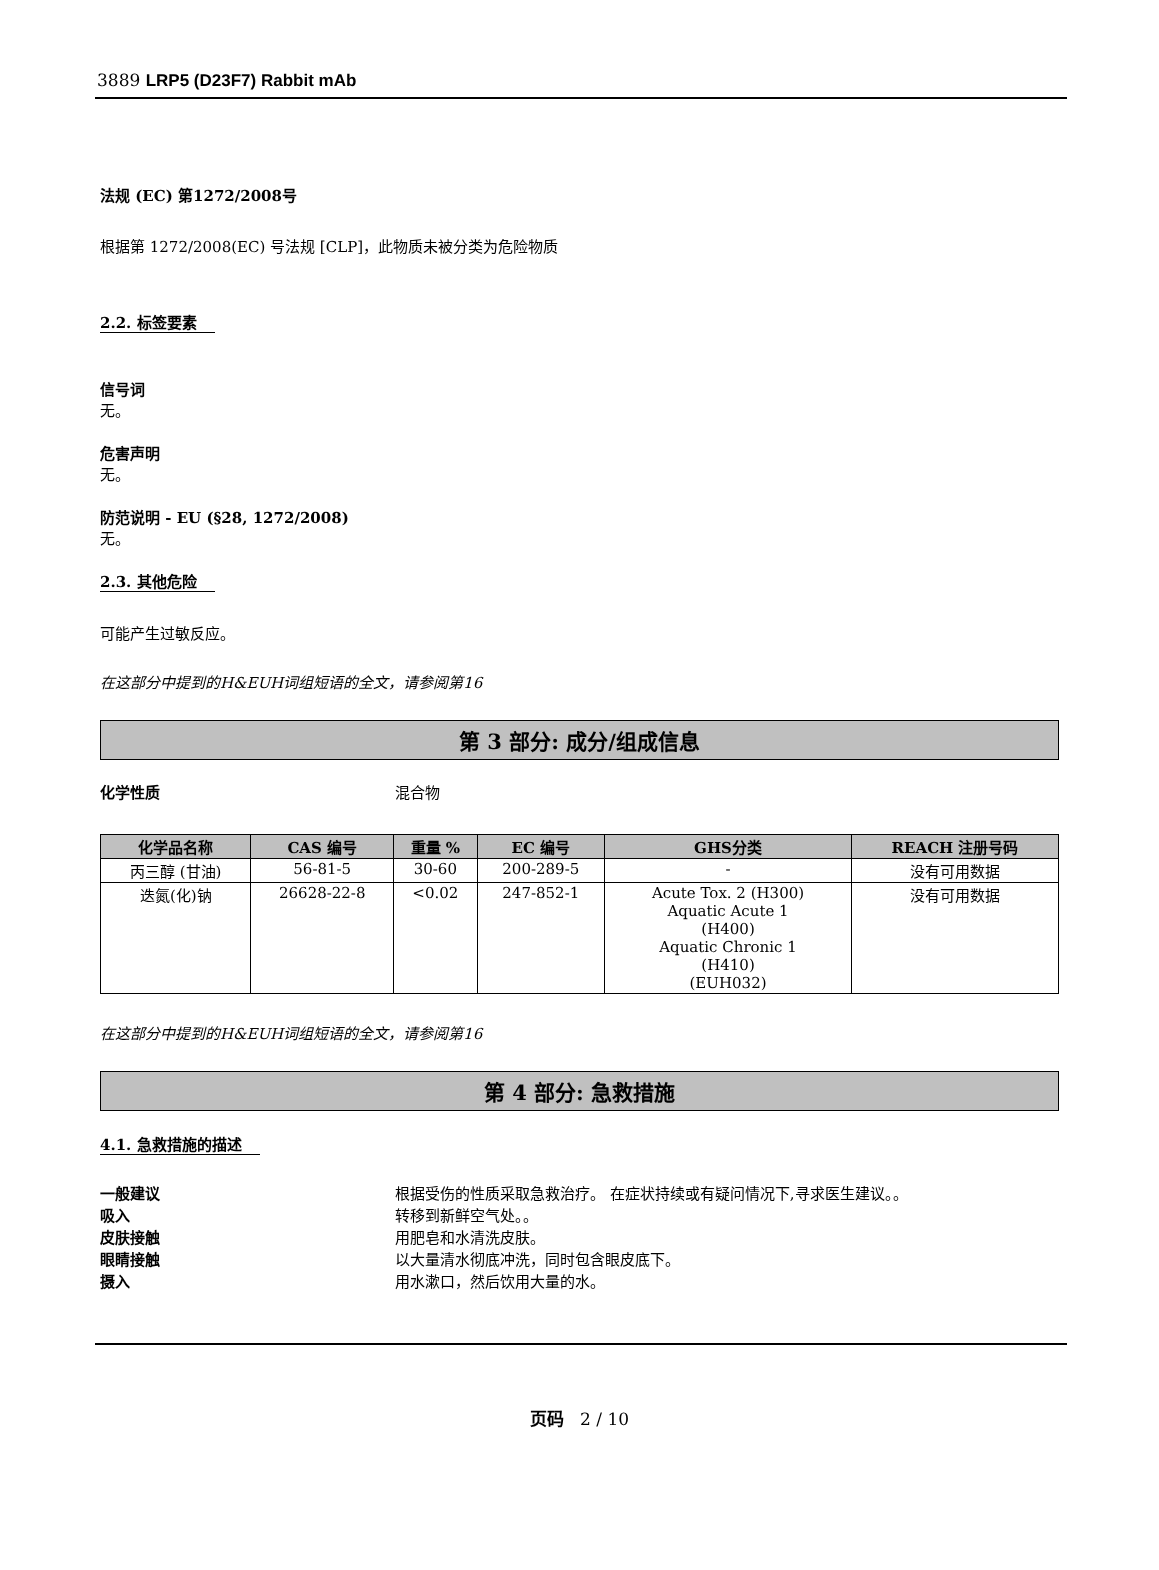3889 LRP5 (D23F7) Rabbit mAb
法规 (EC) 第1272/2008号
根据第 1272/2008(EC) 号法规 [CLP]，此物质未被分类为危险物质
2.2. 标签要素
信号词
无。
危害声明
无。
防范说明 - EU (§28, 1272/2008)
无。
2.3. 其他危险
可能产生过敏反应。
在这部分中提到的H&EUH词组短语的全文，请参阅第16
第 3 部分: 成分/组成信息
化学性质 混合物
| 化学品名称 | CAS 编号 | 重量 % | EC 编号 | GHS分类 | REACH 注册号码 |
| --- | --- | --- | --- | --- | --- |
| 丙三醇 (甘油) | 56-81-5 | 30-60 | 200-289-5 | - | 没有可用数据 |
| 迭氮(化)钠 | 26628-22-8 | <0.02 | 247-852-1 | Acute Tox. 2 (H300) Aquatic Acute 1 (H400) Aquatic Chronic 1 (H410) (EUH032) | 没有可用数据 |
在这部分中提到的H&EUH词组短语的全文，请参阅第16
第 4 部分: 急救措施
4.1. 急救措施的描述
一般建议 根据受伤的性质采取急救治疗。 在症状持续或有疑问情况下,寻求医生建议。。
吸入 转移到新鲜空气处。。
皮肤接触 用肥皂和水清洗皮肤。
眼睛接触 以大量清水彻底冲洗，同时包含眼皮底下。
摄入 用水漱口，然后饮用大量的水。
页码 2 / 10